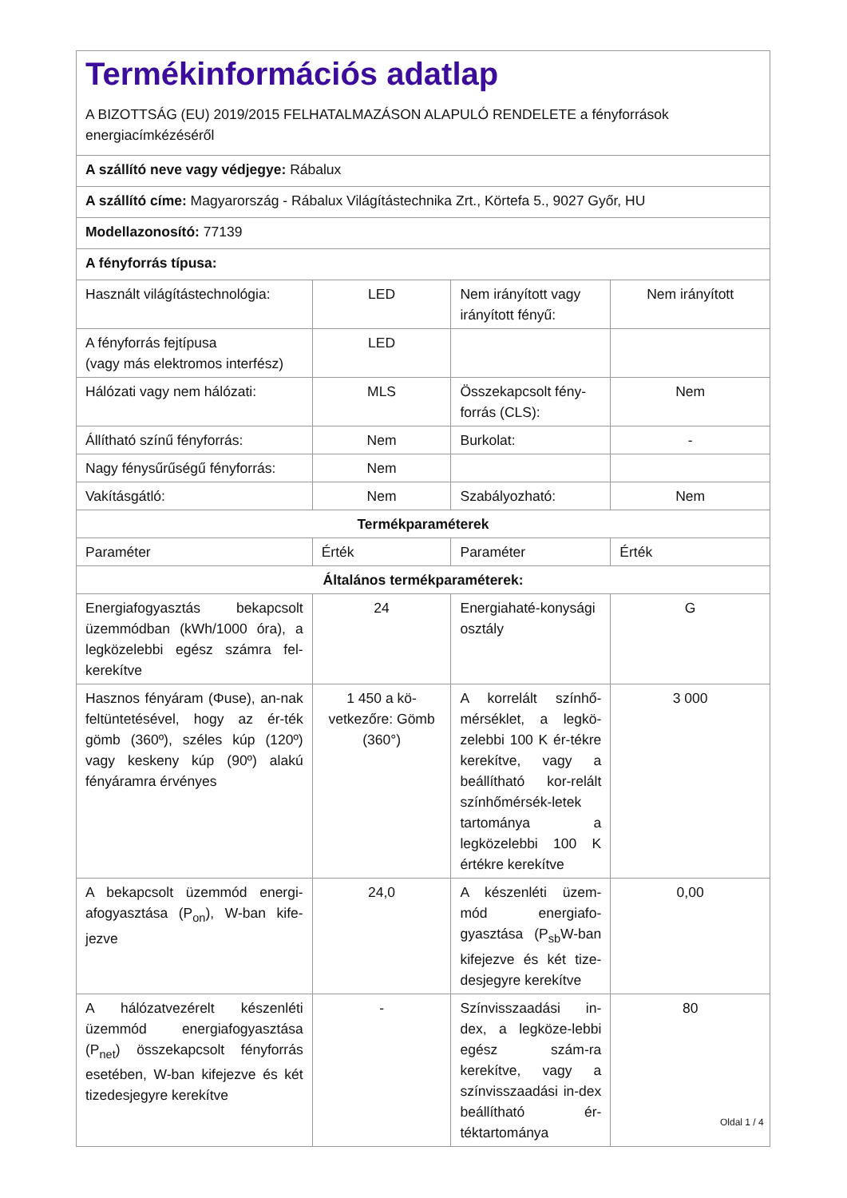| Termékinformációs adatlap A BIZOTTSÁG (EU) 2019/2015 FELHATALMAZÁSON ALAPULÓ RENDELETE a fényforrások energiacímkézéséről | | | |
| A szállító neve vagy védjegye: Rábalux | | | |
| A szállító címe: Magyarország - Rábalux Világítástechnika Zrt., Körtefa 5., 9027 Győr, HU | | | |
| Modellazonosító: 77139 | | | |
| A fényforrás típusa: | | | |
| Használt világítástechnológia: | LED | Nem irányított vagy irányított fényű: | Nem irányított |
| A fényforrás fejtípusa (vagy más elektromos interfész) | LED | | |
| Hálózati vagy nem hálózati: | MLS | Összekapcsolt fény-forrás (CLS): | Nem |
| Állítható színű fényforrás: | Nem | Burkolat: | - |
| Nagy fénysűrűségű fényforrás: | Nem | | |
| Vakításgátló: | Nem | Szabályozható: | Nem |
| Termékparaméterek | | | |
| Paraméter | Érték | Paraméter | Érték |
| Általános termékparaméterek: | | | |
| Energiafogyasztás bekapcsolt üzemmódban (kWh/1000 óra), a legközelebbi egész számra fel-kerekítve | 24 | Energiahaté-konysági osztály | G |
| Hasznos fényáram (Φuse), an-nak feltüntetésével, hogy az ér-ték gömb (360º), széles kúp (120º) vagy keskeny kúp (90º) alakú fényáramra érvényes | 1 450 a kö-vetkezőre: Gömb (360°) | A korrelált színhő-mérséklet, a legkö-zelebbi 100 K ér-tékre kerekítve, vagy a beállítható kor-relált színhőmérsék-letek tartománya a legközelebbi 100 K értékre kerekítve | 3 000 |
| A bekapcsolt üzemmód energi-afogyasztása (P<sub>on</sub>), W-ban kife-jezve | 24,0 | A készenléti üzem-mód energiafo-gyasztása (P<sub>sb</sub>W-ban kifejezve és két tize-desjegyre kerekítve | 0,00 |
| A hálózatvezérelt készenléti üzemmód energiafogyasztása (P<sub>net</sub>) összekapcsolt fényforrás esetében, W-ban kifejezve és két tizedesjegyre kerekítve | - | Színvisszaadási in-dex, a legköze-lebbi egész szám-ra kerekítve, vagy a színvisszaadási in-dex beállítható ér-téktartománya | 80 |
Oldal 1 / 4